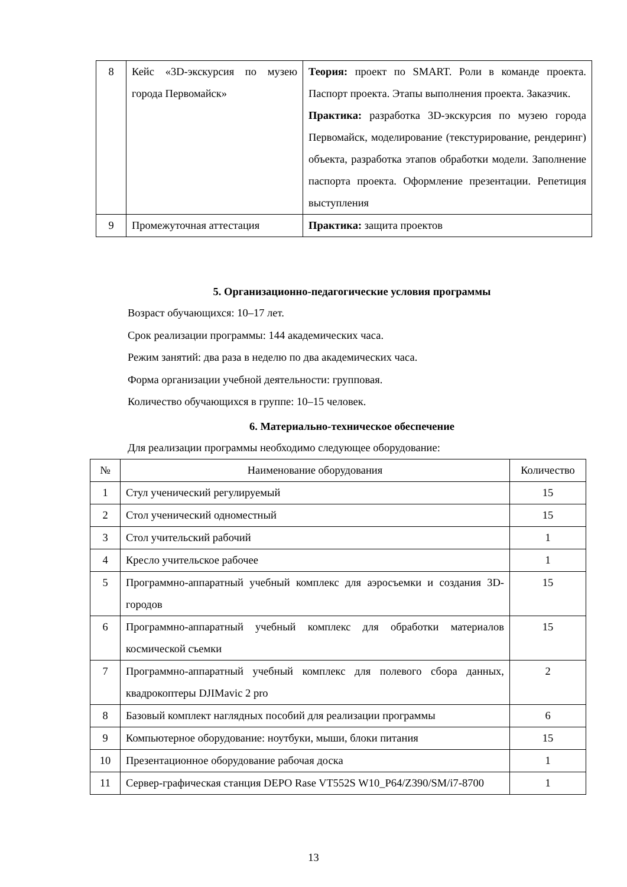| 8 | Кейс «3D-экскурсия по музею города Первомайск» | Теория: проект по SMART. Роли в команде проекта. Паспорт проекта. Этапы выполнения проекта. Заказчик. Практика: разработка 3D-экскурсия по музею города Первомайск, моделирование (текстурирование, рендеринг) объекта, разработка этапов обработки модели. Заполнение паспорта проекта. Оформление презентации. Репетиция выступления |
| 9 | Промежуточная аттестация | Практика: защита проектов |
5. Организационно-педагогические условия программы
Возраст обучающихся: 10–17 лет.
Срок реализации программы: 144 академических часа.
Режим занятий: два раза в неделю по два академических часа.
Форма организации учебной деятельности: групповая.
Количество обучающихся в группе: 10–15 человек.
6. Материально-техническое обеспечение
Для реализации программы необходимо следующее оборудование:
| № | Наименование оборудования | Количество |
| --- | --- | --- |
| 1 | Стул ученический регулируемый | 15 |
| 2 | Стол ученический одноместный | 15 |
| 3 | Стол учительский рабочий | 1 |
| 4 | Кресло учительское рабочее | 1 |
| 5 | Программно-аппаратный учебный комплекс для аэросъемки и создания 3D-городов | 15 |
| 6 | Программно-аппаратный учебный комплекс для обработки материалов космической съемки | 15 |
| 7 | Программно-аппаратный учебный комплекс для полевого сбора данных, квадрокоптеры DJIMavic 2 pro | 2 |
| 8 | Базовый комплект наглядных пособий для реализации программы | 6 |
| 9 | Компьютерное оборудование: ноутбуки, мыши, блоки питания | 15 |
| 10 | Презентационное оборудование рабочая доска | 1 |
| 11 | Сервер-графическая станция DEPO Rase VT552S W10_P64/Z390/SM/i7-8700 | 1 |
13